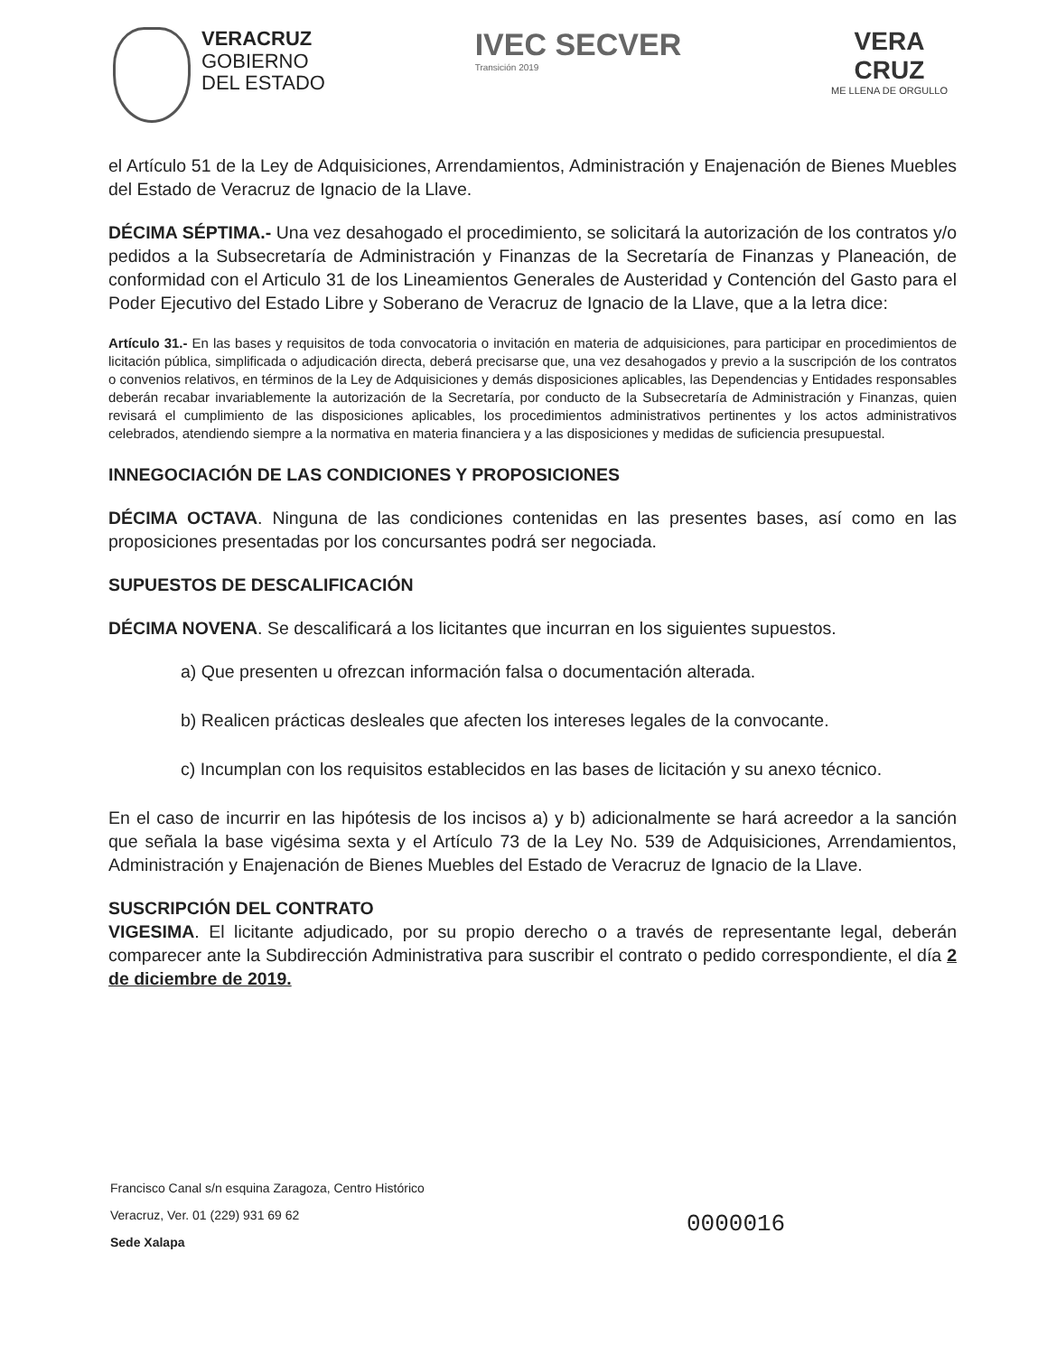VERACRUZ
GOBIERNO
DEL ESTADO
IVEC SECVER
Transición 2019
VERA
CRUZ
ME LLENA DE ORGULLO
el Artículo 51 de la Ley de Adquisiciones, Arrendamientos, Administración y Enajenación de Bienes Muebles del Estado de Veracruz de Ignacio de la Llave.
DÉCIMA SÉPTIMA.- Una vez desahogado el procedimiento, se solicitará la autorización de los contratos y/o pedidos a la Subsecretaría de Administración y Finanzas de la Secretaría de Finanzas y Planeación, de conformidad con el Articulo 31 de los Lineamientos Generales de Austeridad y Contención del Gasto para el Poder Ejecutivo del Estado Libre y Soberano de Veracruz de Ignacio de la Llave, que a la letra dice:
Artículo 31.- En las bases y requisitos de toda convocatoria o invitación en materia de adquisiciones, para participar en procedimientos de licitación pública, simplificada o adjudicación directa, deberá precisarse que, una vez desahogados y previo a la suscripción de los contratos o convenios relativos, en términos de la Ley de Adquisiciones y demás disposiciones aplicables, las Dependencias y Entidades responsables deberán recabar invariablemente la autorización de la Secretaría, por conducto de la Subsecretaría de Administración y Finanzas, quien revisará el cumplimiento de las disposiciones aplicables, los procedimientos administrativos pertinentes y los actos administrativos celebrados, atendiendo siempre a la normativa en materia financiera y a las disposiciones y medidas de suficiencia presupuestal.
INNEGOCIACIÓN DE LAS CONDICIONES Y PROPOSICIONES
DÉCIMA OCTAVA. Ninguna de las condiciones contenidas en las presentes bases, así como en las proposiciones presentadas por los concursantes podrá ser negociada.
SUPUESTOS DE DESCALIFICACIÓN
DÉCIMA NOVENA. Se descalificará a los licitantes que incurran en los siguientes supuestos.
a) Que presenten u ofrezcan información falsa o documentación alterada.
b) Realicen prácticas desleales que afecten los intereses legales de la convocante.
c) Incumplan con los requisitos establecidos en las bases de licitación y su anexo técnico.
En el caso de incurrir en las hipótesis de los incisos a) y b) adicionalmente se hará acreedor a la sanción que señala la base vigésima sexta y el Artículo 73 de la Ley No. 539 de Adquisiciones, Arrendamientos, Administración y Enajenación de Bienes Muebles del Estado de Veracruz de Ignacio de la Llave.
SUSCRIPCIÓN DEL CONTRATO
VIGESIMA. El licitante adjudicado, por su propio derecho o a través de representante legal, deberán comparecer ante la Subdirección Administrativa para suscribir el contrato o pedido correspondiente, el día 2 de diciembre de 2019.
Francisco Canal s/n esquina Zaragoza, Centro Histórico
Veracruz, Ver. 01 (229) 931 69 62
Sede Xalapa
0000016